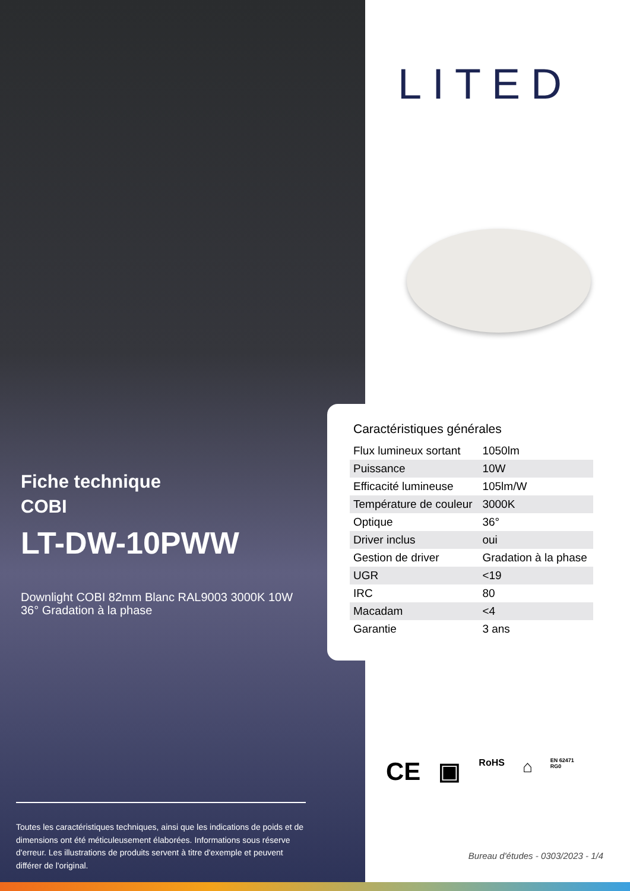Fiche technique
COBI
LT-DW-10PWW
Downlight COBI 82mm Blanc RAL9003 3000K 10W 36° Gradation à la phase
Toutes les caractéristiques techniques, ainsi que les indications de poids et de dimensions ont été méticuleusement élaborées. Informations sous réserve d'erreur. Les illustrations de produits servent à titre d'exemple et peuvent différer de l'original.
LITED
Caractéristiques générales
| Flux lumineux sortant | 1050lm |
| Puissance | 10W |
| Efficacité lumineuse | 105lm/W |
| Température de couleur | 3000K |
| Optique | 36° |
| Driver inclus | oui |
| Gestion de driver | Gradation à la phase |
| UGR | <19 |
| IRC | 80 |
| Macadam | <4 |
| Garantie | 3 ans |
CE ▣ RoHS ⌂ EN 62471
RG0
Bureau d'études - 0303/2023 - 1/4